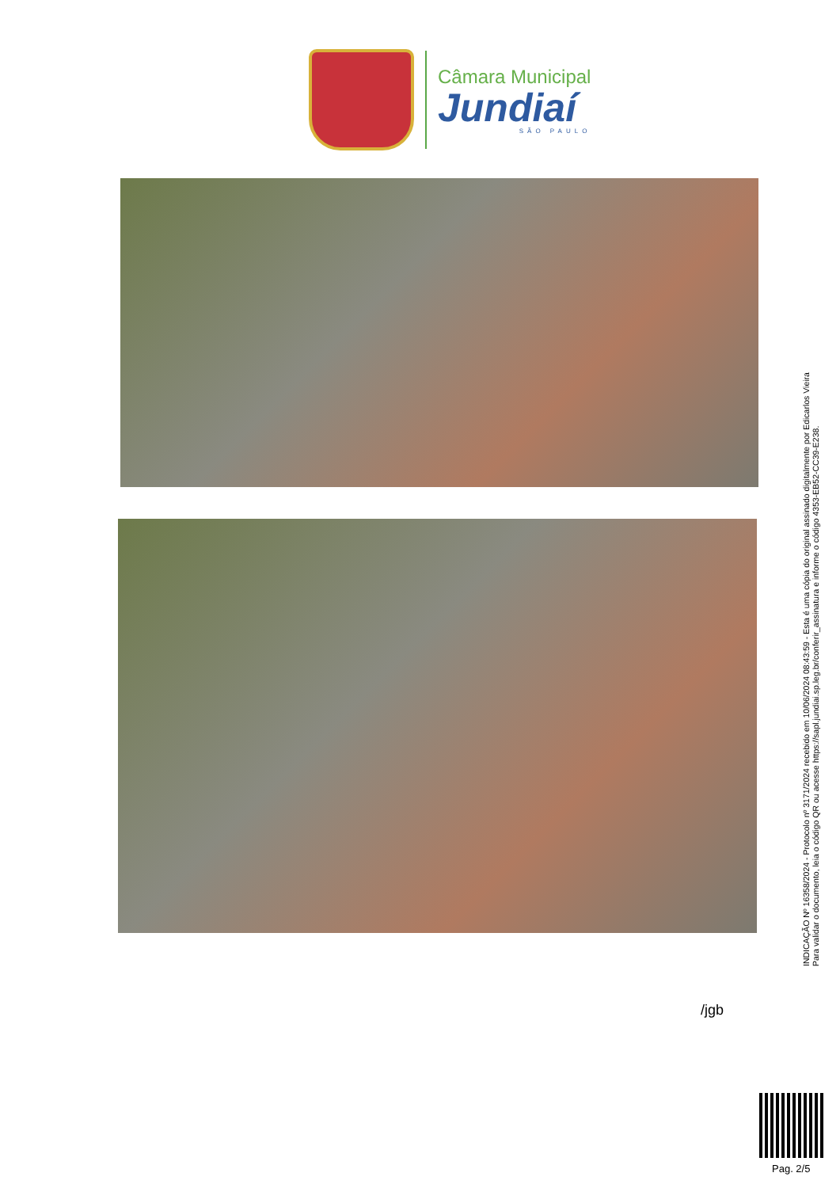Câmara Municipal
Jundiaí
SÃO PAULO
INDICAÇÃO Nº 16358/2024 - Protocolo nº 3171/2024 recebido em 10/06/2024 08:43:59 - Esta é uma cópia do original assinado digitalmente por Edicarlos Vieira
Para validar o documento, leia o código QR ou acesse https://sapl.jundiai.sp.leg.br/conferir_assinatura e informe o código 4353-EB52-CC39-E238.
/jgb
Pag. 2/5